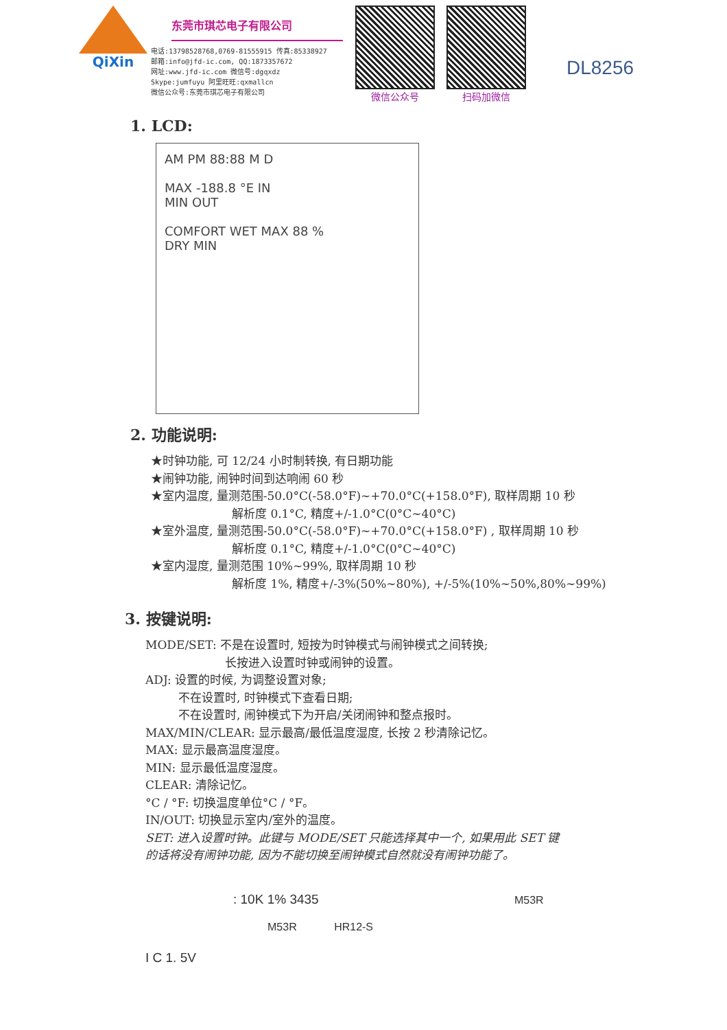QiXin
东莞市琪芯电子有限公司
电话:13798528768,0769-81555915 传真:85338927
邮箱:info@jfd-ic.com, QQ:1873357672
网址:www.jfd-ic.com 微信号:dgqxdz
Skype:jumfuyu 阿里旺旺:qxmallcn
微信公众号:东莞市琪芯电子有限公司
微信公众号 扫码加微信
DL8256
1. LCD:
AM PM 88:88 M D
MAX -188.8 °E IN
MIN OUT
COMFORT WET MAX 88 %
DRY MIN
2. 功能说明:
★时钟功能, 可 12/24 小时制转换, 有日期功能
★闹钟功能, 闹钟时间到达响闹 60 秒
★室内温度, 量测范围-50.0°C(-58.0°F)~+70.0°C(+158.0°F), 取样周期 10 秒
解析度 0.1°C, 精度+/-1.0°C(0°C~40°C)
★室外温度, 量测范围-50.0°C(-58.0°F)~+70.0°C(+158.0°F) , 取样周期 10 秒
解析度 0.1°C, 精度+/-1.0°C(0°C~40°C)
★室内湿度, 量测范围 10%~99%, 取样周期 10 秒
解析度 1%, 精度+/-3%(50%~80%), +/-5%(10%~50%,80%~99%)
3. 按键说明:
MODE/SET: 不是在设置时, 短按为时钟模式与闹钟模式之间转换;
长按进入设置时钟或闹钟的设置。
ADJ: 设置的时候, 为调整设置对象;
不在设置时, 时钟模式下查看日期;
不在设置时, 闹钟模式下为开启/关闭闹钟和整点报时。
MAX/MIN/CLEAR: 显示最高/最低温度湿度, 长按 2 秒清除记忆。
MAX: 显示最高温度湿度。
MIN: 显示最低温度湿度。
CLEAR: 清除记忆。
°C / °F: 切换温度单位°C / °F。
IN/OUT: 切换显示室内/室外的温度。
SET: 进入设置时钟。此键与 MODE/SET 只能选择其中一个, 如果用此 SET 键
的话将没有闹钟功能, 因为不能切换至闹钟模式自然就没有闹钟功能了。
: 10K 1% 3435 M53R
M53R HR12-S
I C 1. 5V